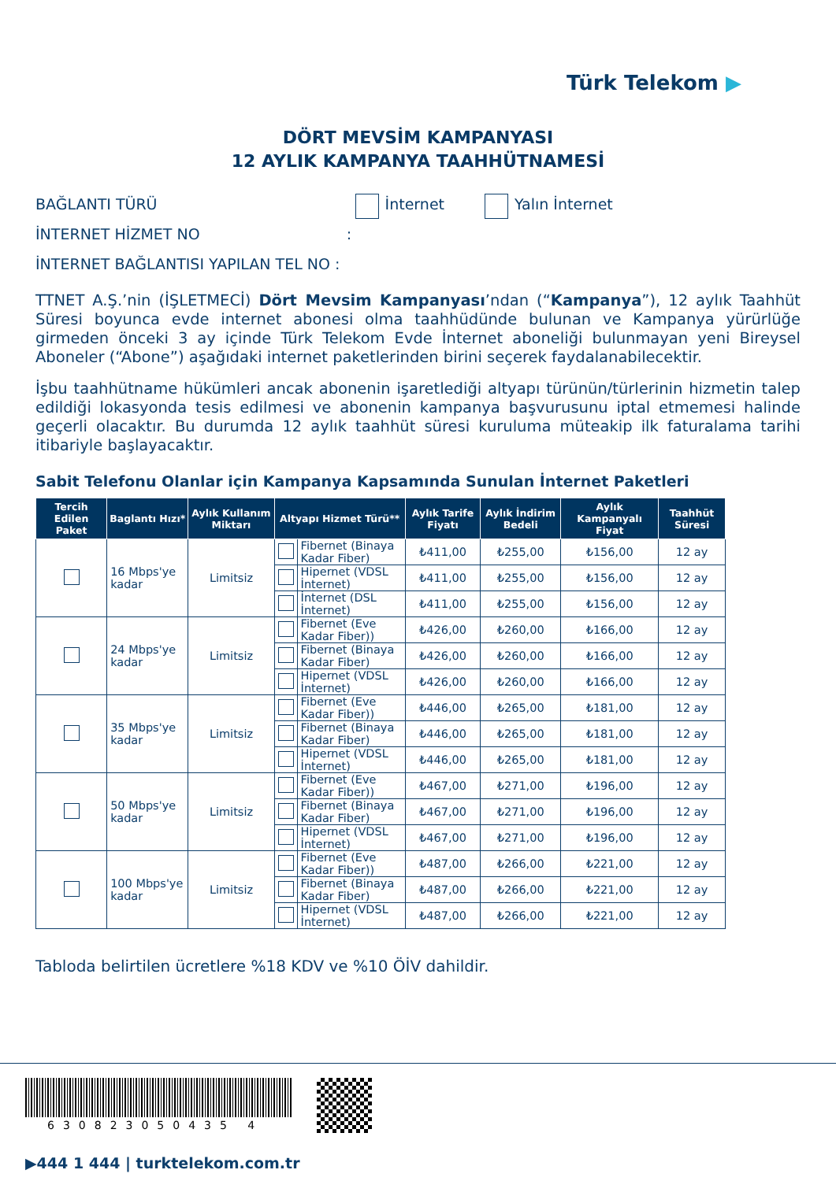Türk Telekom ▶
DÖRT MEVSİM KAMPANYASI
12 AYLIK KAMPANYA TAAHHÜTNAMESİ
BAĞLANTI TÜRÜ İnternet Yalın İnternet
İNTERNET HİZMET NO :
İNTERNET BAĞLANTISI YAPILAN TEL NO :
TTNET A.Ş.’nin (İŞLETMECİ) Dört Mevsim Kampanyası’ndan (“Kampanya”), 12 aylık Taahhüt Süresi boyunca evde internet abonesi olma taahhüdünde bulunan ve Kampanya yürürlüğe girmeden önceki 3 ay içinde Türk Telekom Evde İnternet aboneliği bulunmayan yeni Bireysel Aboneler (“Abone”) aşağıdaki internet paketlerinden birini seçerek faydalanabilecektir.
İşbu taahhütname hükümleri ancak abonenin işaretlediği altyapı türünün/türlerinin hizmetin talep edildiği lokasyonda tesis edilmesi ve abonenin kampanya başvurusunu iptal etmemesi halinde geçerli olacaktır. Bu durumda 12 aylık taahhüt süresi kuruluma müteakip ilk faturalama tarihi itibariyle başlayacaktır.
Sabit Telefonu Olanlar için Kampanya Kapsamında Sunulan İnternet Paketleri
| Tercih Edilen Paket | Baglantı Hızı* | Aylık Kullanım Miktarı | Altyapı Hizmet Türü** | | Aylık Tarife Fiyatı | Aylık İndirim Bedeli | Aylık Kampanyalı Fiyat | Taahhüt Süresi |
| --- | --- | --- | --- | --- | --- | --- | --- | --- |
| | 16 Mbps'ye kadar | Limitsiz | | Fibernet (Binaya Kadar Fiber) | ₺411,00 | ₺255,00 | ₺156,00 | 12 ay |
| | | | | Hipernet (VDSL İnternet) | ₺411,00 | ₺255,00 | ₺156,00 | 12 ay |
| | | | | İnternet (DSL İnternet) | ₺411,00 | ₺255,00 | ₺156,00 | 12 ay |
| | 24 Mbps'ye kadar | Limitsiz | | Fibernet (Eve Kadar Fiber)) | ₺426,00 | ₺260,00 | ₺166,00 | 12 ay |
| | | | | Fibernet (Binaya Kadar Fiber) | ₺426,00 | ₺260,00 | ₺166,00 | 12 ay |
| | | | | Hipernet (VDSL İnternet) | ₺426,00 | ₺260,00 | ₺166,00 | 12 ay |
| | 35 Mbps'ye kadar | Limitsiz | | Fibernet (Eve Kadar Fiber)) | ₺446,00 | ₺265,00 | ₺181,00 | 12 ay |
| | | | | Fibernet (Binaya Kadar Fiber) | ₺446,00 | ₺265,00 | ₺181,00 | 12 ay |
| | | | | Hipernet (VDSL İnternet) | ₺446,00 | ₺265,00 | ₺181,00 | 12 ay |
| | 50 Mbps'ye kadar | Limitsiz | | Fibernet (Eve Kadar Fiber)) | ₺467,00 | ₺271,00 | ₺196,00 | 12 ay |
| | | | | Fibernet (Binaya Kadar Fiber) | ₺467,00 | ₺271,00 | ₺196,00 | 12 ay |
| | | | | Hipernet (VDSL İnternet) | ₺467,00 | ₺271,00 | ₺196,00 | 12 ay |
| | 100 Mbps'ye kadar | Limitsiz | | Fibernet (Eve Kadar Fiber)) | ₺487,00 | ₺266,00 | ₺221,00 | 12 ay |
| | | | | Fibernet (Binaya Kadar Fiber) | ₺487,00 | ₺266,00 | ₺221,00 | 12 ay |
| | | | | Hipernet (VDSL İnternet) | ₺487,00 | ₺266,00 | ₺221,00 | 12 ay |
Tabloda belirtilen ücretlere %18 KDV ve %10 ÖİV dahildir.
630823050435 4
▶444 1 444 | turktelekom.com.tr